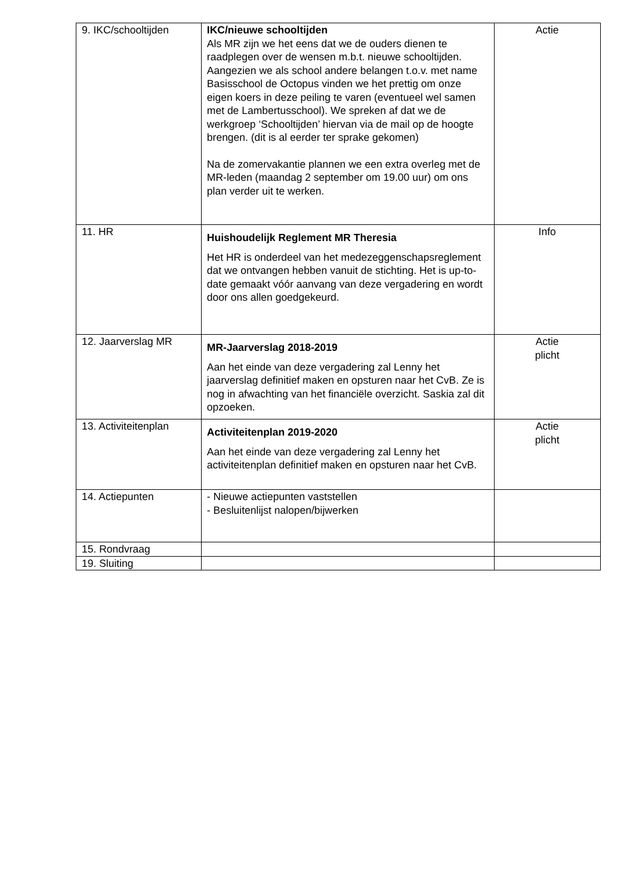| 9. IKC/schooltijden | IKC/nieuwe schooltijden Als MR zijn we het eens dat we de ouders dienen te raadplegen over de wensen m.b.t. nieuwe schooltijden. Aangezien we als school andere belangen t.o.v. met name Basisschool de Octopus vinden we het prettig om onze eigen koers in deze peiling te varen (eventueel wel samen met de Lambertusschool). We spreken af dat we de werkgroep ‘Schooltijden’ hiervan via de mail op de hoogte brengen. (dit is al eerder ter sprake gekomen) Na de zomervakantie plannen we een extra overleg met de MR-leden (maandag 2 september om 19.00 uur) om ons plan verder uit te werken. | Actie |
| 11. HR | Huishoudelijk Reglement MR Theresia Het HR is onderdeel van het medezeggenschapsreglement dat we ontvangen hebben vanuit de stichting. Het is up-to-date gemaakt vóór aanvang van deze vergadering en wordt door ons allen goedgekeurd. | Info |
| 12. Jaarverslag MR | MR-Jaarverslag 2018-2019 Aan het einde van deze vergadering zal Lenny het jaarverslag definitief maken en opsturen naar het CvB. Ze is nog in afwachting van het financiële overzicht. Saskia zal dit opzoeken. | Actie plicht |
| 13. Activiteitenplan | Activiteitenplan 2019-2020 Aan het einde van deze vergadering zal Lenny het activiteitenplan definitief maken en opsturen naar het CvB. | Actie plicht |
| 14. Actiepunten | - Nieuwe actiepunten vaststellen - Besluitenlijst nalopen/bijwerken | |
| 15. Rondvraag | | |
| 19. Sluiting | | |